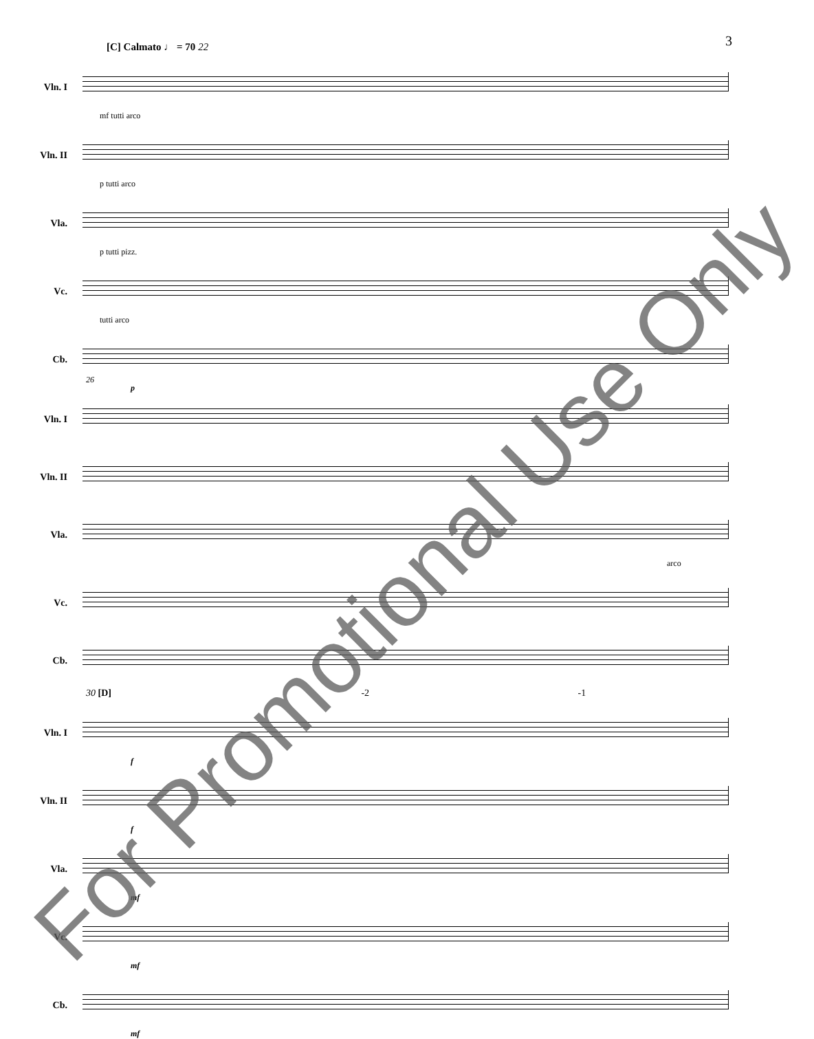3
[C] Calmato ♩ = 70 22
Vln. I
mf tutti arco
Vln. II
p tutti arco
Vla.
p tutti pizz.
Vc.
tutti arco
Cb.
p
26
Vln. I
Vln. II
Vla.
arco
Vc.
Cb.
30 [D] -2 -1
Vln. I
f
Vln. II
f
Vla.
mf
Vc.
mf
Cb.
mf
For Promotional Use Only